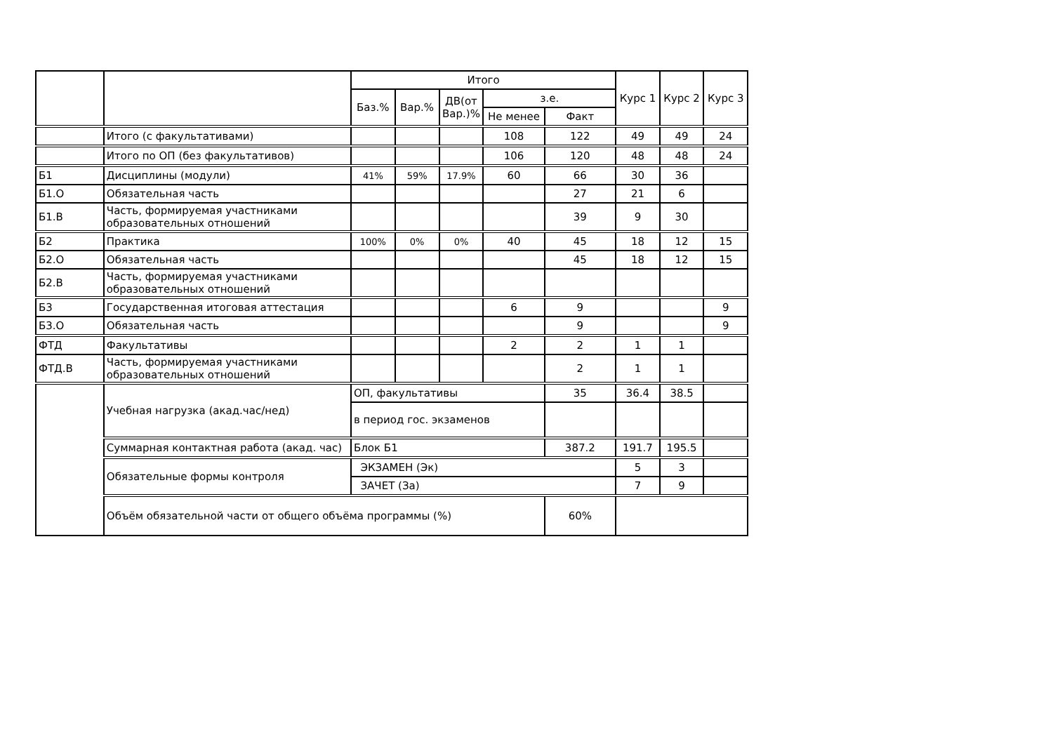| | | Итого | | | | | Курс 1 | Курс 2 | Курс 3 |
| --- | --- | --- | --- | --- | --- | --- | --- | --- | --- |
| | | Баз.% | Вар.% | ДВ(от Вар.)% | з.е. | | | | |
| | | | | | Не менее | Факт | | | |
| | Итого (с факультативами) | | | | 108 | 122 | 49 | 49 | 24 |
| | Итого по ОП (без факультативов) | | | | 106 | 120 | 48 | 48 | 24 |
| Б1 | Дисциплины (модули) | 41% | 59% | 17.9% | 60 | 66 | 30 | 36 | |
| Б1.О | Обязательная часть | | | | | 27 | 21 | 6 | |
| Б1.В | Часть, формируемая участниками образовательных отношений | | | | | 39 | 9 | 30 | |
| Б2 | Практика | 100% | 0% | 0% | 40 | 45 | 18 | 12 | 15 |
| Б2.О | Обязательная часть | | | | | 45 | 18 | 12 | 15 |
| Б2.В | Часть, формируемая участниками образовательных отношений | | | | | | | | |
| Б3 | Государственная итоговая аттестация | | | | 6 | 9 | | | 9 |
| Б3.О | Обязательная часть | | | | | 9 | | | 9 |
| ФТД | Факультативы | | | | 2 | 2 | 1 | 1 | |
| ФТД.В | Часть, формируемая участниками образовательных отношений | | | | | 2 | 1 | 1 | |
| | Учебная нагрузка (акад.час/нед) | ОП, факультативы | | | | 35 | 36.4 | 38.5 | |
| | | в период гос. экзаменов | | | | | | | |
| | Суммарная контактная работа (акад. час) | Блок Б1 | | | | 387.2 | 191.7 | 195.5 | |
| | Обязательные формы контроля | ЭКЗАМЕН (Эк) | | | | | 5 | 3 | |
| | | ЗАЧЕТ (За) | | | | | 7 | 9 | |
| | Объём обязательной части от общего объёма программы (%) | | | | | 60% | | | |